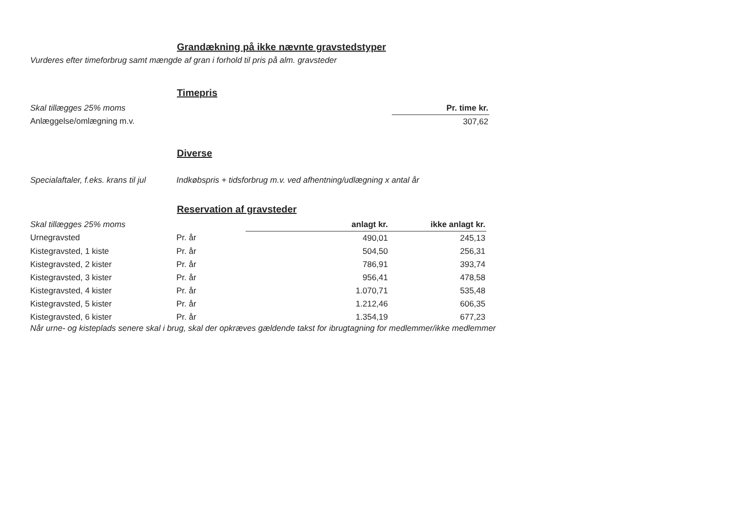Grandækning på ikke nævnte gravstedstyper
Vurderes efter timeforbrug samt mængde af gran i forhold til pris på alm. gravsteder
Timepris
| Skal tillægges 25% moms | Pr. time kr. |
| Anlæggelse/omlægning m.v. | 307,62 |
Diverse
| Specialaftaler, f.eks. krans til jul | Indkøbspris + tidsforbrug m.v. ved afhentning/udlægning x antal år |
Reservation af gravsteder
| Skal tillægges 25% moms | | anlagt kr. | ikke anlagt kr. |
| Urnegravsted | Pr. år | 490,01 | 245,13 |
| Kistegravsted, 1 kiste | Pr. år | 504,50 | 256,31 |
| Kistegravsted, 2 kister | Pr. år | 786,91 | 393,74 |
| Kistegravsted, 3 kister | Pr. år | 956,41 | 478,58 |
| Kistegravsted, 4 kister | Pr. år | 1.070,71 | 535,48 |
| Kistegravsted, 5 kister | Pr. år | 1.212,46 | 606,35 |
| Kistegravsted, 6 kister | Pr. år | 1.354,19 | 677,23 |
Når urne- og kisteplads senere skal i brug, skal der opkræves gældende takst for ibrugtagning for medlemmer/ikke medlemmer